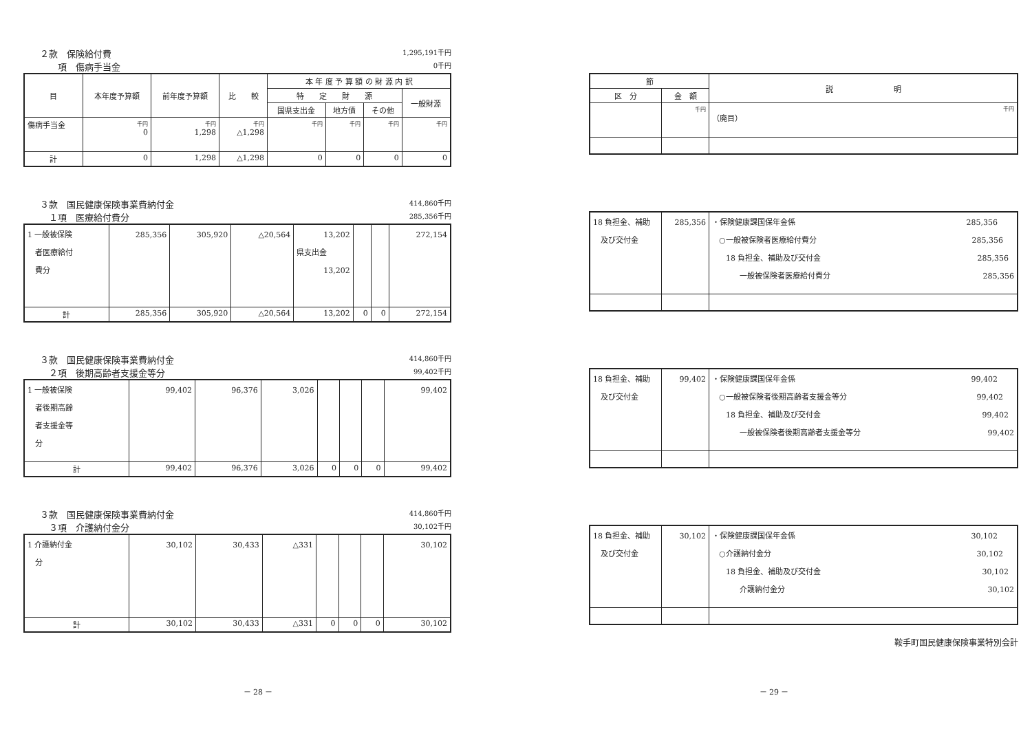２款　保険給付費 1,295,191千円
　　項　傷病手当金 0千円
| 目 | 本年度予算額 | 前年度予算額 | 比 較 | 本 年 度 予 算 額 の 財 源 内 訳 | | | |
| --- | --- | --- | --- | --- | --- | --- | --- |
| | | | | 特 定 財 源 | | | 一般財源 |
| | | | | 国県支出金 | 地方債 | その他 | |
| 傷病手当金 | 千円 0 | 千円 1,298 | 千円 △1,298 | 千円 | 千円 | 千円 | 千円 |
| 計 | 0 | 1,298 | △1,298 | 0 | 0 | 0 | 0 |
３款　国民健康保険事業費納付金 414,860千円
　１項　医療給付費分 285,356千円
| 1 一般被保険 者医療給付 費分 | 285,356 | 305,920 | △20,564 | 13,202 県支出金 13,202 | | | 272,154 |
| 計 | 285,356 | 305,920 | △20,564 | 13,202 | 0 | 0 | 272,154 |
３款　国民健康保険事業費納付金 414,860千円
　２項　後期高齢者支援金等分 99,402千円
| 1 一般被保険 者後期高齢 者支援金等 分 | 99,402 | 96,376 | 3,026 | | | | 99,402 |
| 計 | 99,402 | 96,376 | 3,026 | 0 | 0 | 0 | 99,402 |
３款　国民健康保険事業費納付金 414,860千円
　３項　介護納付金分 30,102千円
| 1 介護納付金 分 | 30,102 | 30,433 | △331 | | | | 30,102 |
| 計 | 30,102 | 30,433 | △331 | 0 | 0 | 0 | 30,102 |
| 節 | | 説 明 |
| --- | --- | --- |
| 区 分 | 金 額 | |
| | 千円 | 千円 （廃目） |
| 18 負担金、補助 及び交付金 | 285,356 | ・保険健康課国保年金係 285,356 ○一般被保険者医療給付費分 285,356 18 負担金、補助及び交付金 285,356 一般被保険者医療給付費分 285,356 |
| 18 負担金、補助 及び交付金 | 99,402 | ・保険健康課国保年金係 99,402 ○一般被保険者後期高齢者支援金等分 99,402 18 負担金、補助及び交付金 99,402 一般被保険者後期高齢者支援金等分 99,402 |
| 18 負担金、補助 及び交付金 | 30,102 | ・保険健康課国保年金係 30,102 ○介護納付金分 30,102 18 負担金、補助及び交付金 30,102 介護納付金分 30,102 |
鞍手町国民健康保険事業特別会計
－ 28 － － 29 －